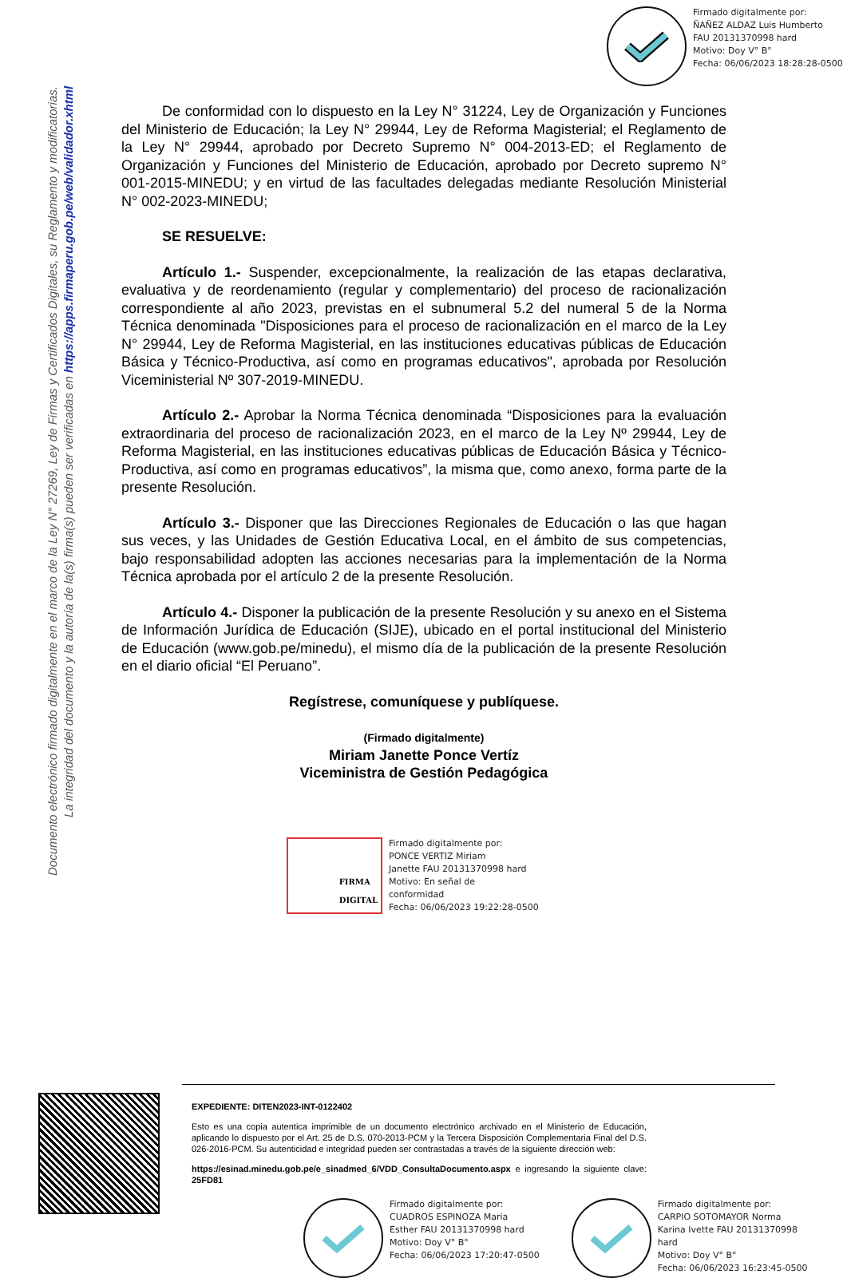Firmado digitalmente por:
ÑAÑEZ ALDAZ Luis Humberto
FAU 20131370998 hard
Motivo: Doy V° B°
Fecha: 06/06/2023 18:28:28-0500
Documento electrónico firmado digitalmente en el marco de la Ley N° 27269, Ley de Firmas y Certificados Digitales, su Reglamento y modificatorias.
La integridad del documento y la autoría de la(s) firma(s) pueden ser verificadas en https://apps.firmaperu.gob.pe/web/validador.xhtml
De conformidad con lo dispuesto en la Ley N° 31224, Ley de Organización y Funciones del Ministerio de Educación; la Ley N° 29944, Ley de Reforma Magisterial; el Reglamento de la Ley N° 29944, aprobado por Decreto Supremo N° 004-2013-ED; el Reglamento de Organización y Funciones del Ministerio de Educación, aprobado por Decreto supremo N° 001-2015-MINEDU; y en virtud de las facultades delegadas mediante Resolución Ministerial N° 002-2023-MINEDU;
SE RESUELVE:
Artículo 1.- Suspender, excepcionalmente, la realización de las etapas declarativa, evaluativa y de reordenamiento (regular y complementario) del proceso de racionalización correspondiente al año 2023, previstas en el subnumeral 5.2 del numeral 5 de la Norma Técnica denominada "Disposiciones para el proceso de racionalización en el marco de la Ley N° 29944, Ley de Reforma Magisterial, en las instituciones educativas públicas de Educación Básica y Técnico-Productiva, así como en programas educativos", aprobada por Resolución Viceministerial Nº 307-2019-MINEDU.
Artículo 2.- Aprobar la Norma Técnica denominada “Disposiciones para la evaluación extraordinaria del proceso de racionalización 2023, en el marco de la Ley Nº 29944, Ley de Reforma Magisterial, en las instituciones educativas públicas de Educación Básica y Técnico-Productiva, así como en programas educativos”, la misma que, como anexo, forma parte de la presente Resolución.
Artículo 3.- Disponer que las Direcciones Regionales de Educación o las que hagan sus veces, y las Unidades de Gestión Educativa Local, en el ámbito de sus competencias, bajo responsabilidad adopten las acciones necesarias para la implementación de la Norma Técnica aprobada por el artículo 2 de la presente Resolución.
Artículo 4.- Disponer la publicación de la presente Resolución y su anexo en el Sistema de Información Jurídica de Educación (SIJE), ubicado en el portal institucional del Ministerio de Educación (www.gob.pe/minedu), el mismo día de la publicación de la presente Resolución en el diario oficial “El Peruano”.
Regístrese, comuníquese y publíquese.
(Firmado digitalmente)
Miriam Janette Ponce Vertíz
Viceministra de Gestión Pedagógica
FIRMA
DIGITAL
Firmado digitalmente por:
PONCE VERTIZ Miriam
Janette FAU 20131370998 hard
Motivo: En señal de
conformidad
Fecha: 06/06/2023 19:22:28-0500
EXPEDIENTE: DITEN2023-INT-0122402
Esto es una copia autentica imprimible de un documento electrónico archivado en el Ministerio de Educación, aplicando lo dispuesto por el Art. 25 de D.S. 070-2013-PCM y la Tercera Disposición Complementaria Final del D.S. 026-2016-PCM. Su autenticidad e integridad pueden ser contrastadas a través de la siguiente dirección web:
https://esinad.minedu.gob.pe/e_sinadmed_6/VDD_ConsultaDocumento.aspx e ingresando la siguiente clave: 25FD81
Firmado digitalmente por:
CUADROS ESPINOZA Maria
Esther FAU 20131370998 hard
Motivo: Doy V° B°
Fecha: 06/06/2023 17:20:47-0500
Firmado digitalmente por:
CARPIO SOTOMAYOR Norma
Karina Ivette FAU 20131370998
hard
Motivo: Doy V° B°
Fecha: 06/06/2023 16:23:45-0500